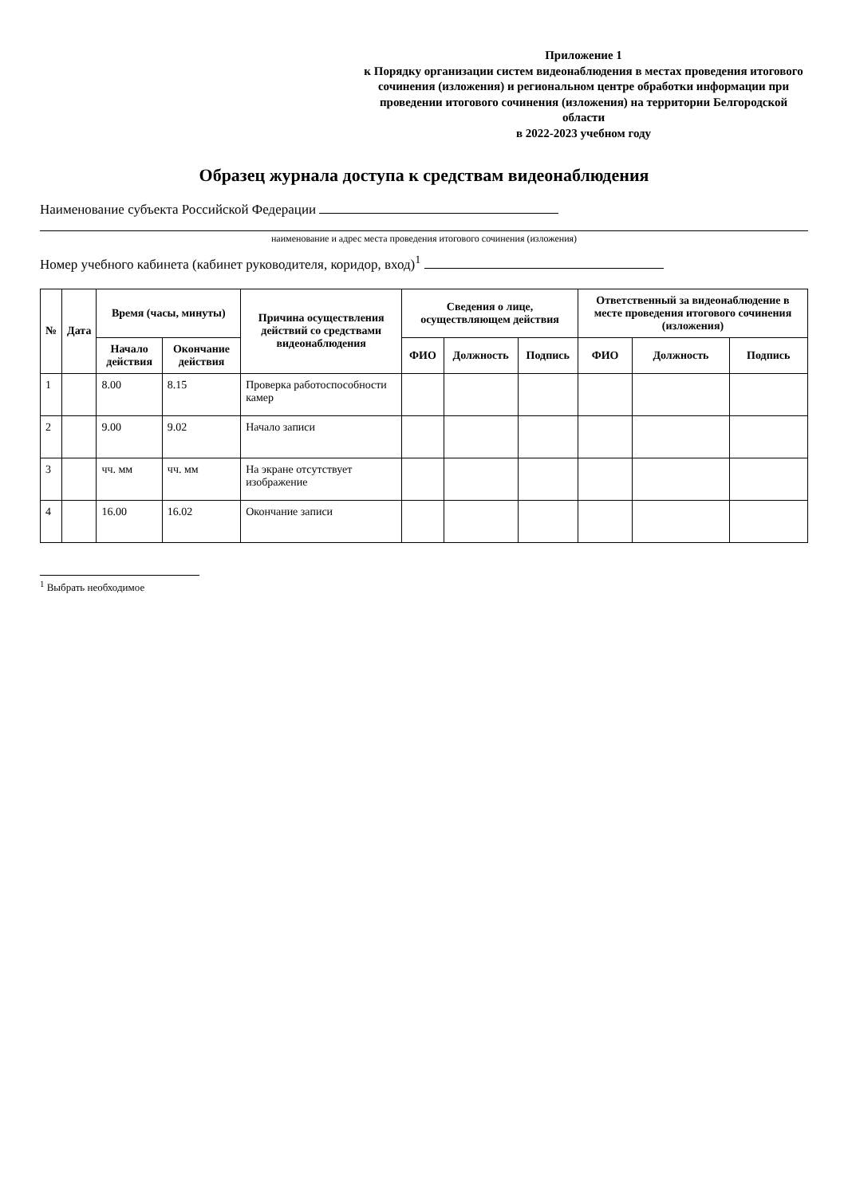Приложение 1
к Порядку организации систем видеонаблюдения в местах проведения итогового сочинения (изложения) и региональном центре обработки информации при проведении итогового сочинения (изложения) на территории Белгородской области
в 2022-2023 учебном году
Образец журнала доступа к средствам видеонаблюдения
Наименование субъекта Российской Федерации
наименование и адрес места проведения итогового сочинения (изложения)
Номер учебного кабинета (кабинет руководителя, коридор, вход)<sup>1</sup>
| № | Дата | Время (часы, минуты) | | Причина осуществления действий со средствами видеонаблюдения | Сведения о лице, осуществляющем действия | | | Ответственный за видеонаблюдение в месте проведения итогового сочинения (изложения) | | |
| --- | --- | --- | --- | --- | --- | --- | --- | --- | --- | --- |
| | | Начало действия | Окончание действия | | ФИО | Должность | Подпись | ФИО | Должность | Подпись |
| 1 | | 8.00 | 8.15 | Проверка работоспособности камер | | | | | | |
| 2 | | 9.00 | 9.02 | Начало записи | | | | | | |
| 3 | | чч. мм | чч. мм | На экране отсутствует изображение | | | | | | |
| 4 | | 16.00 | 16.02 | Окончание записи | | | | | | |
<sup>1</sup> Выбрать необходимое